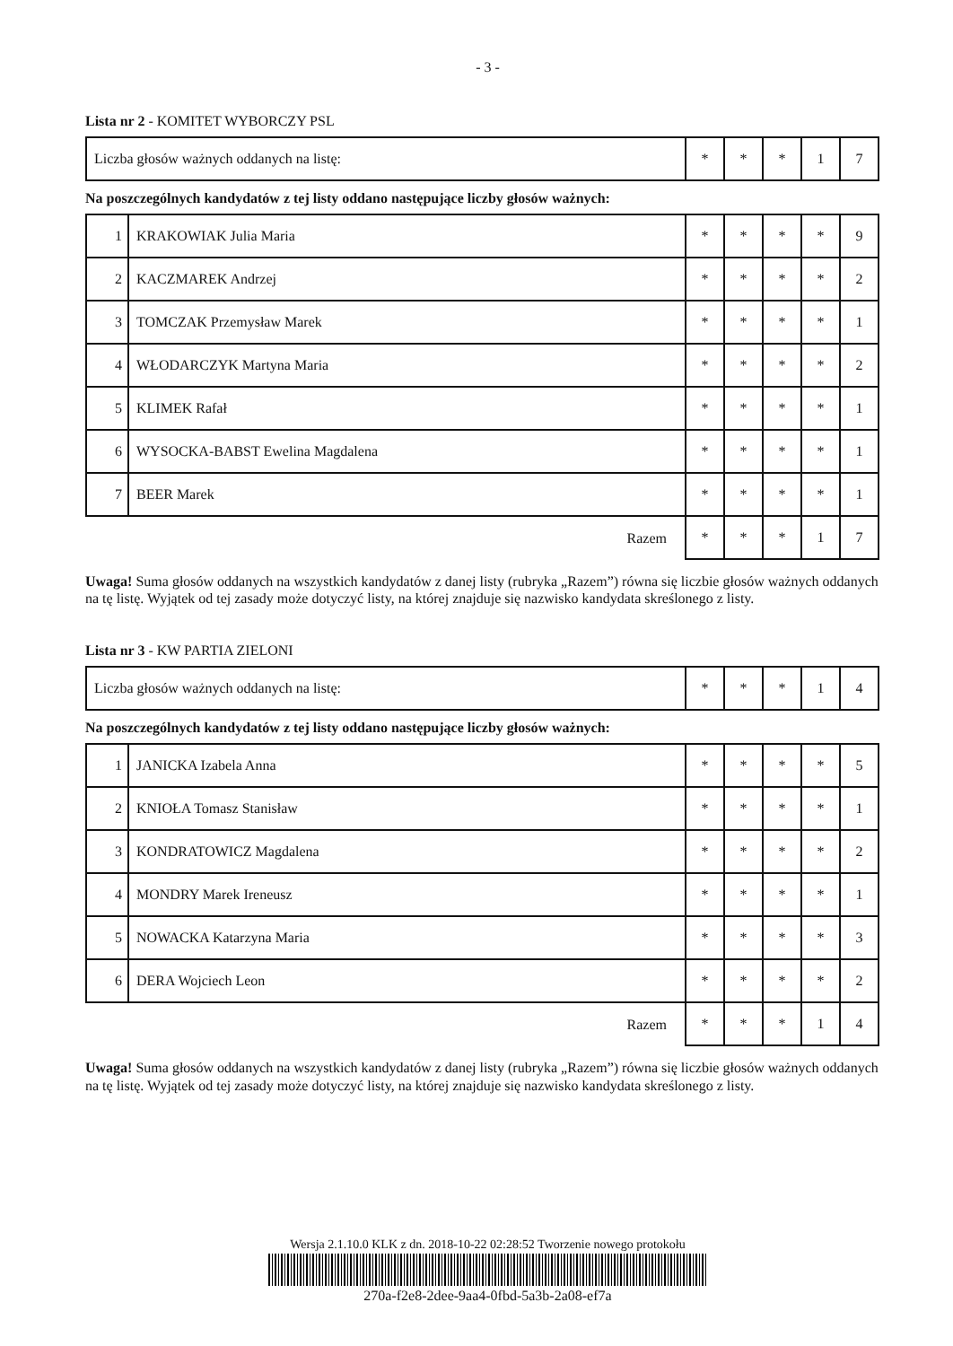- 3 -
Lista nr 2 - KOMITET WYBORCZY PSL
| Liczba głosów ważnych oddanych na listę: | * | * | * | 1 | 7 |
Na poszczególnych kandydatów z tej listy oddano następujące liczby głosów ważnych:
| 1 | KRAKOWIAK Julia Maria | * | * | * | * | 9 |
| 2 | KACZMAREK Andrzej | * | * | * | * | 2 |
| 3 | TOMCZAK Przemysław Marek | * | * | * | * | 1 |
| 4 | WŁODARCZYK Martyna Maria | * | * | * | * | 2 |
| 5 | KLIMEK Rafał | * | * | * | * | 1 |
| 6 | WYSOCKA-BABST Ewelina Magdalena | * | * | * | * | 1 |
| 7 | BEER Marek | * | * | * | * | 1 |
| Razem | | * | * | * | 1 | 7 |
Uwaga! Suma głosów oddanych na wszystkich kandydatów z danej listy (rubryka „Razem”) równa się liczbie głosów ważnych oddanych na tę listę. Wyjątek od tej zasady może dotyczyć listy, na której znajduje się nazwisko kandydata skreślonego z listy.
Lista nr 3 - KW PARTIA ZIELONI
| Liczba głosów ważnych oddanych na listę: | * | * | * | 1 | 4 |
Na poszczególnych kandydatów z tej listy oddano następujące liczby głosów ważnych:
| 1 | JANICKA Izabela Anna | * | * | * | * | 5 |
| 2 | KNIOŁA Tomasz Stanisław | * | * | * | * | 1 |
| 3 | KONDRATOWICZ Magdalena | * | * | * | * | 2 |
| 4 | MONDRY Marek Ireneusz | * | * | * | * | 1 |
| 5 | NOWACKA Katarzyna Maria | * | * | * | * | 3 |
| 6 | DERA Wojciech Leon | * | * | * | * | 2 |
| Razem | | * | * | * | 1 | 4 |
Uwaga! Suma głosów oddanych na wszystkich kandydatów z danej listy (rubryka „Razem”) równa się liczbie głosów ważnych oddanych na tę listę. Wyjątek od tej zasady może dotyczyć listy, na której znajduje się nazwisko kandydata skreślonego z listy.
Wersja 2.1.10.0 KLK z dn. 2018-10-22 02:28:52 Tworzenie nowego protokołu
270a-f2e8-2dee-9aa4-0fbd-5a3b-2a08-ef7a